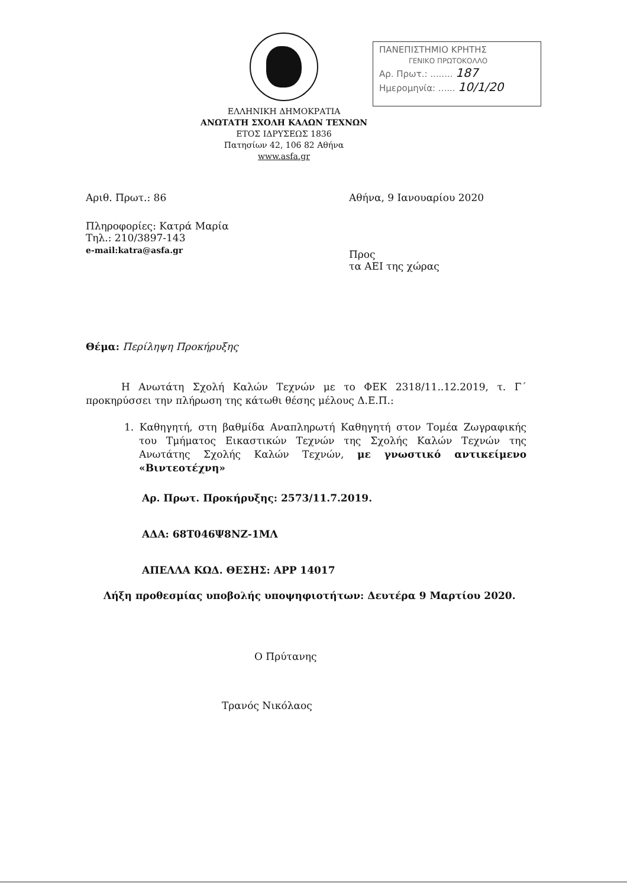ΕΛΛΗΝΙΚΗ ΔΗΜΟΚΡΑΤΙΑ
ΑΝΩΤΑΤΗ ΣΧΟΛΗ ΚΑΛΩΝ ΤΕΧΝΩΝ
ΕΤΟΣ ΙΔΡΥΣΕΩΣ 1836
Πατησίων 42, 106 82 Αθήνα
www.asfa.gr
ΠΑΝΕΠΙΣΤΗΜΙΟ ΚΡΗΤΗΣ
ΓΕΝΙΚΟ ΠΡΩΤΟΚΟΛΛΟ
Αρ. Πρωτ.: ........ 187
Ημερομηνία: ...... 10/1/20
Αριθ. Πρωτ.: 86 Αθήνα, 9 Ιανουαρίου 2020
Πληροφορίες: Κατρά Μαρία
Τηλ.: 210/3897-143
e-mail:katra@asfa.gr
Προς
τα ΑΕΙ της χώρας
Θέμα: Περίληψη Προκήρυξης
Η Ανωτάτη Σχολή Καλών Τεχνών με το ΦΕΚ 2318/11..12.2019, τ. Γ΄ προκηρύσσει την πλήρωση της κάτωθι θέσης μέλους Δ.Ε.Π.:
1. Καθηγητή, στη βαθμίδα Αναπληρωτή Καθηγητή στον Τομέα Ζωγραφικής του Τμήματος Εικαστικών Τεχνών της Σχολής Καλών Τεχνών της Ανωτάτης Σχολής Καλών Τεχνών, με γνωστικό αντικείμενο «Βιντεοτέχνη»
Αρ. Πρωτ. Προκήρυξης: 2573/11.7.2019.
ΑΔΑ: 68Τ046Ψ8ΝΖ-1ΜΛ
ΑΠΕΛΛΑ ΚΩΔ. ΘΕΣΗΣ: APP 14017
Λήξη προθεσμίας υποβολής υποψηφιοτήτων: Δευτέρα 9 Μαρτίου 2020.
Ο Πρύτανης
Τρανός Νικόλαος